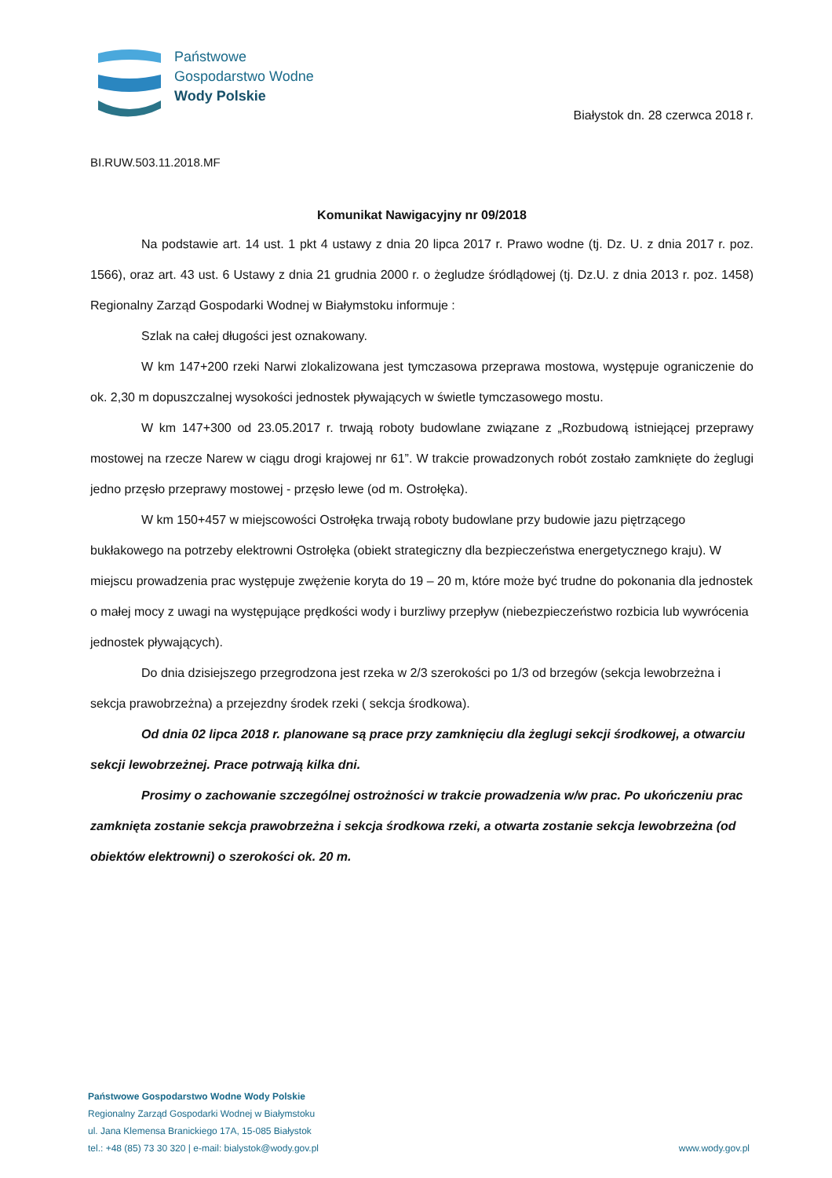Państwowe
Gospodarstwo Wodne
Wody Polskie
Białystok dn. 28 czerwca 2018 r.
BI.RUW.503.11.2018.MF
Komunikat Nawigacyjny nr 09/2018
Na podstawie art. 14 ust. 1 pkt 4 ustawy z dnia 20 lipca 2017 r. Prawo wodne (tj. Dz. U. z dnia 2017 r. poz. 1566), oraz art. 43 ust. 6 Ustawy z dnia 21 grudnia 2000 r. o żegludze śródlądowej (tj. Dz.U. z dnia 2013 r. poz. 1458) Regionalny Zarząd Gospodarki Wodnej w Białymstoku informuje :
Szlak na całej długości jest oznakowany.
W km 147+200 rzeki Narwi zlokalizowana jest tymczasowa przeprawa mostowa, występuje ograniczenie do ok. 2,30 m dopuszczalnej wysokości jednostek pływających w świetle tymczasowego mostu.
W km 147+300 od 23.05.2017 r. trwają roboty budowlane związane z „Rozbudową istniejącej przeprawy mostowej na rzecze Narew w ciągu drogi krajowej nr 61”. W trakcie prowadzonych robót zostało zamknięte do żeglugi jedno przęsło przeprawy mostowej - przęsło lewe (od m. Ostrołęka).
W km 150+457 w miejscowości Ostrołęka trwają roboty budowlane przy budowie jazu piętrzącego bukłakowego na potrzeby elektrowni Ostrołęka (obiekt strategiczny dla bezpieczeństwa energetycznego kraju). W miejscu prowadzenia prac występuje zwężenie koryta do 19 – 20 m, które może być trudne do pokonania dla jednostek o małej mocy z uwagi na występujące prędkości wody i burzliwy przepływ (niebezpieczeństwo rozbicia lub wywrócenia jednostek pływających).
Do dnia dzisiejszego przegrodzona jest rzeka w 2/3 szerokości po 1/3 od brzegów (sekcja lewobrzeżna i sekcja prawobrzeżna) a przejezdny środek rzeki ( sekcja środkowa).
Od dnia 02 lipca 2018 r. planowane są prace przy zamknięciu dla żeglugi sekcji środkowej, a otwarciu sekcji lewobrzeżnej. Prace potrwają kilka dni.
Prosimy o zachowanie szczególnej ostrożności w trakcie prowadzenia w/w prac. Po ukończeniu prac zamknięta zostanie sekcja prawobrzeżna i sekcja środkowa rzeki, a otwarta zostanie sekcja lewobrzeżna (od obiektów elektrowni) o szerokości ok. 20 m.
Państwowe Gospodarstwo Wodne Wody Polskie
Regionalny Zarząd Gospodarki Wodnej w Białymstoku
ul. Jana Klemensa Branickiego 17A, 15-085 Białystok
tel.: +48 (85) 73 30 320 | e-mail: bialystok@wody.gov.pl
www.wody.gov.pl